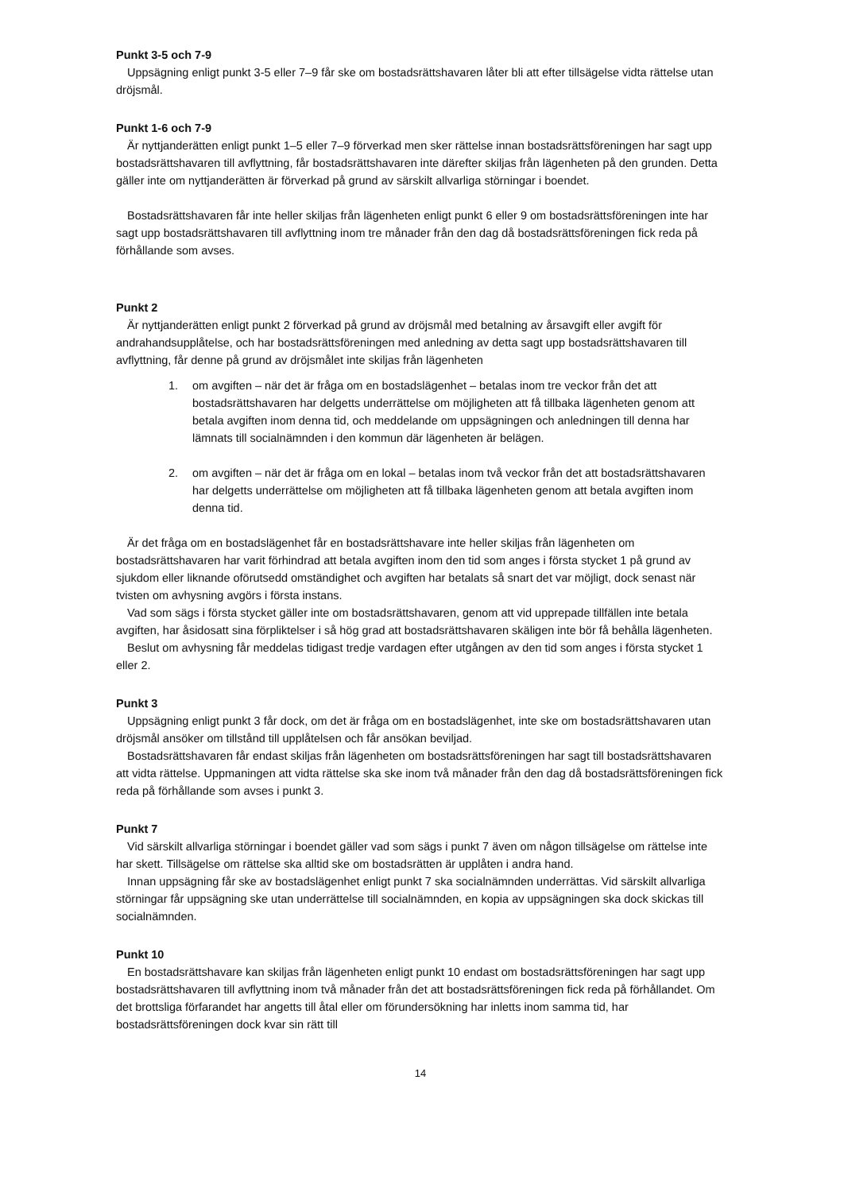Punkt 3-5 och 7-9
Uppsägning enligt punkt 3-5 eller 7–9 får ske om bostadsrättshavaren låter bli att efter tillsägelse vidta rättelse utan dröjsmål.
Punkt 1-6 och 7-9
Är nyttjanderätten enligt punkt 1–5 eller 7–9 förverkad men sker rättelse innan bostadsrättsföreningen har sagt upp bostadsrättshavaren till avflyttning, får bostadsrättshavaren inte därefter skiljas från lägenheten på den grunden. Detta gäller inte om nyttjanderätten är förverkad på grund av särskilt allvarliga störningar i boendet.
Bostadsrättshavaren får inte heller skiljas från lägenheten enligt punkt 6 eller 9 om bostadsrättsföreningen inte har sagt upp bostadsrättshavaren till avflyttning inom tre månader från den dag då bostadsrättsföreningen fick reda på förhållande som avses.
Punkt 2
Är nyttjanderätten enligt punkt 2 förverkad på grund av dröjsmål med betalning av årsavgift eller avgift för andrahandsupplåtelse, och har bostadsrättsföreningen med anledning av detta sagt upp bostadsrättshavaren till avflyttning, får denne på grund av dröjsmålet inte skiljas från lägenheten
1. om avgiften – när det är fråga om en bostadslägenhet – betalas inom tre veckor från det att bostadsrättshavaren har delgetts underrättelse om möjligheten att få tillbaka lägenheten genom att betala avgiften inom denna tid, och meddelande om uppsägningen och anledningen till denna har lämnats till socialnämnden i den kommun där lägenheten är belägen.
2. om avgiften – när det är fråga om en lokal – betalas inom två veckor från det att bostadsrättshavaren har delgetts underrättelse om möjligheten att få tillbaka lägenheten genom att betala avgiften inom denna tid.
Är det fråga om en bostadslägenhet får en bostadsrättshavare inte heller skiljas från lägenheten om bostadsrättshavaren har varit förhindrad att betala avgiften inom den tid som anges i första stycket 1 på grund av sjukdom eller liknande oförutsedd omständighet och avgiften har betalats så snart det var möjligt, dock senast när tvisten om avhysning avgörs i första instans.
Vad som sägs i första stycket gäller inte om bostadsrättshavaren, genom att vid upprepade tillfällen inte betala avgiften, har åsidosatt sina förpliktelser i så hög grad att bostadsrättshavaren skäligen inte bör få behålla lägenheten.
Beslut om avhysning får meddelas tidigast tredje vardagen efter utgången av den tid som anges i första stycket 1 eller 2.
Punkt 3
Uppsägning enligt punkt 3 får dock, om det är fråga om en bostadslägenhet, inte ske om bostadsrättshavaren utan dröjsmål ansöker om tillstånd till upplåtelsen och får ansökan beviljad.
Bostadsrättshavaren får endast skiljas från lägenheten om bostadsrättsföreningen har sagt till bostadsrättshavaren att vidta rättelse. Uppmaningen att vidta rättelse ska ske inom två månader från den dag då bostadsrättsföreningen fick reda på förhållande som avses i punkt 3.
Punkt 7
Vid särskilt allvarliga störningar i boendet gäller vad som sägs i punkt 7 även om någon tillsägelse om rättelse inte har skett. Tillsägelse om rättelse ska alltid ske om bostadsrätten är upplåten i andra hand.
Innan uppsägning får ske av bostadslägenhet enligt punkt 7 ska socialnämnden underrättas. Vid särskilt allvarliga störningar får uppsägning ske utan underrättelse till socialnämnden, en kopia av uppsägningen ska dock skickas till socialnämnden.
Punkt 10
En bostadsrättshavare kan skiljas från lägenheten enligt punkt 10 endast om bostadsrättsföreningen har sagt upp bostadsrättshavaren till avflyttning inom två månader från det att bostadsrättsföreningen fick reda på förhållandet. Om det brottsliga förfarandet har angetts till åtal eller om förundersökning har inletts inom samma tid, har bostadsrättsföreningen dock kvar sin rätt till
14